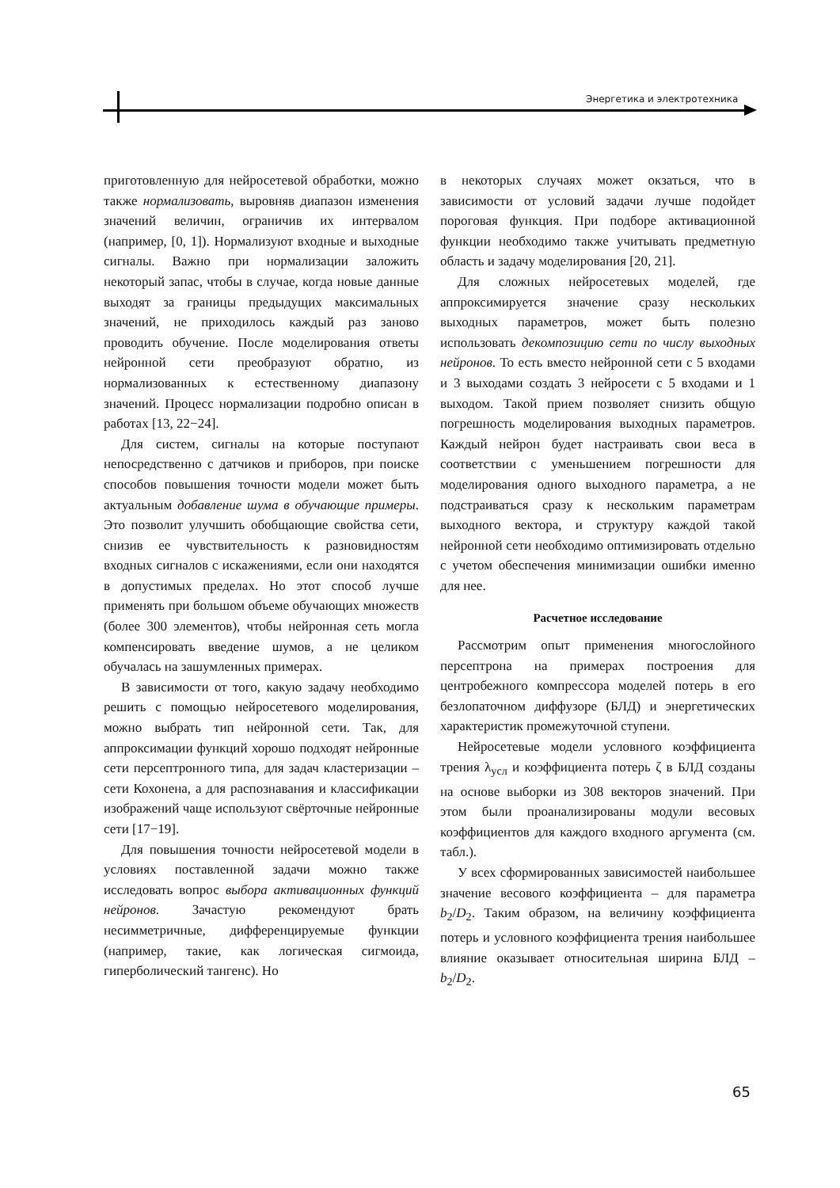Энергетика и электротехника
приготовленную для нейросетевой обработки, можно также нормализовать, выровняв диапазон изменения значений величин, ограничив их интервалом (например, [0, 1]). Нормализуют входные и выходные сигналы. Важно при нормализации заложить некоторый запас, чтобы в случае, когда новые данные выходят за границы предыдущих максимальных значений, не приходилось каждый раз заново проводить обучение. После моделирования ответы нейронной сети преобразуют обратно, из нормализованных к естественному диапазону значений. Процесс нормализации подробно описан в работах [13, 22−24].
Для систем, сигналы на которые поступают непосредственно с датчиков и приборов, при поиске способов повышения точности модели может быть актуальным добавление шума в обучающие примеры. Это позволит улучшить обобщающие свойства сети, снизив ее чувствительность к разновидностям входных сигналов с искажениями, если они находятся в допустимых пределах. Но этот способ лучше применять при большом объеме обучающих множеств (более 300 элементов), чтобы нейронная сеть могла компенсировать введение шумов, а не целиком обучалась на зашумленных примерах.
В зависимости от того, какую задачу необходимо решить с помощью нейросетевого моделирования, можно выбрать тип нейронной сети. Так, для аппроксимации функций хорошо подходят нейронные сети персептронного типа, для задач кластеризации – сети Кохонена, а для распознавания и классификации изображений чаще используют свёрточные нейронные сети [17−19].
Для повышения точности нейросетевой модели в условиях поставленной задачи можно также исследовать вопрос выбора активационных функций нейронов. Зачастую рекомендуют брать несимметричные, дифференцируемые функции (например, такие, как логическая сигмоида, гиперболический тангенс). Но
в некоторых случаях может окзаться, что в зависимости от условий задачи лучше подойдет пороговая функция. При подборе активационной функции необходимо также учитывать предметную область и задачу моделирования [20, 21].
Для сложных нейросетевых моделей, где аппроксимируется значение сразу нескольких выходных параметров, может быть полезно использовать декомпозицию сети по числу выходных нейронов. То есть вместо нейронной сети с 5 входами и 3 выходами создать 3 нейросети с 5 входами и 1 выходом. Такой прием позволяет снизить общую погрешность моделирования выходных параметров. Каждый нейрон будет настраивать свои веса в соответствии с уменьшением погрешности для моделирования одного выходного параметра, а не подстраиваться сразу к нескольким параметрам выходного вектора, и структуру каждой такой нейронной сети необходимо оптимизировать отдельно с учетом обеспечения минимизации ошибки именно для нее.
Расчетное исследование
Рассмотрим опыт применения многослойного персептрона на примерах построения для центробежного компрессора моделей потерь в его безлопаточном диффузоре (БЛД) и энергетических характеристик промежуточной ступени.
Нейросетевые модели условного коэффициента трения λ<sub>усл</sub> и коэффициента потерь ζ в БЛД созданы на основе выборки из 308 векторов значений. При этом были проанализированы модули весовых коэффициентов для каждого входного аргумента (см. табл.).
У всех сформированных зависимостей наибольшее значение весового коэффициента – для параметра b<sub>2</sub>/D<sub>2</sub>. Таким образом, на величину коэффициента потерь и условного коэффициента трения наибольшее влияние оказывает относительная ширина БЛД – b<sub>2</sub>/D<sub>2</sub>.
65